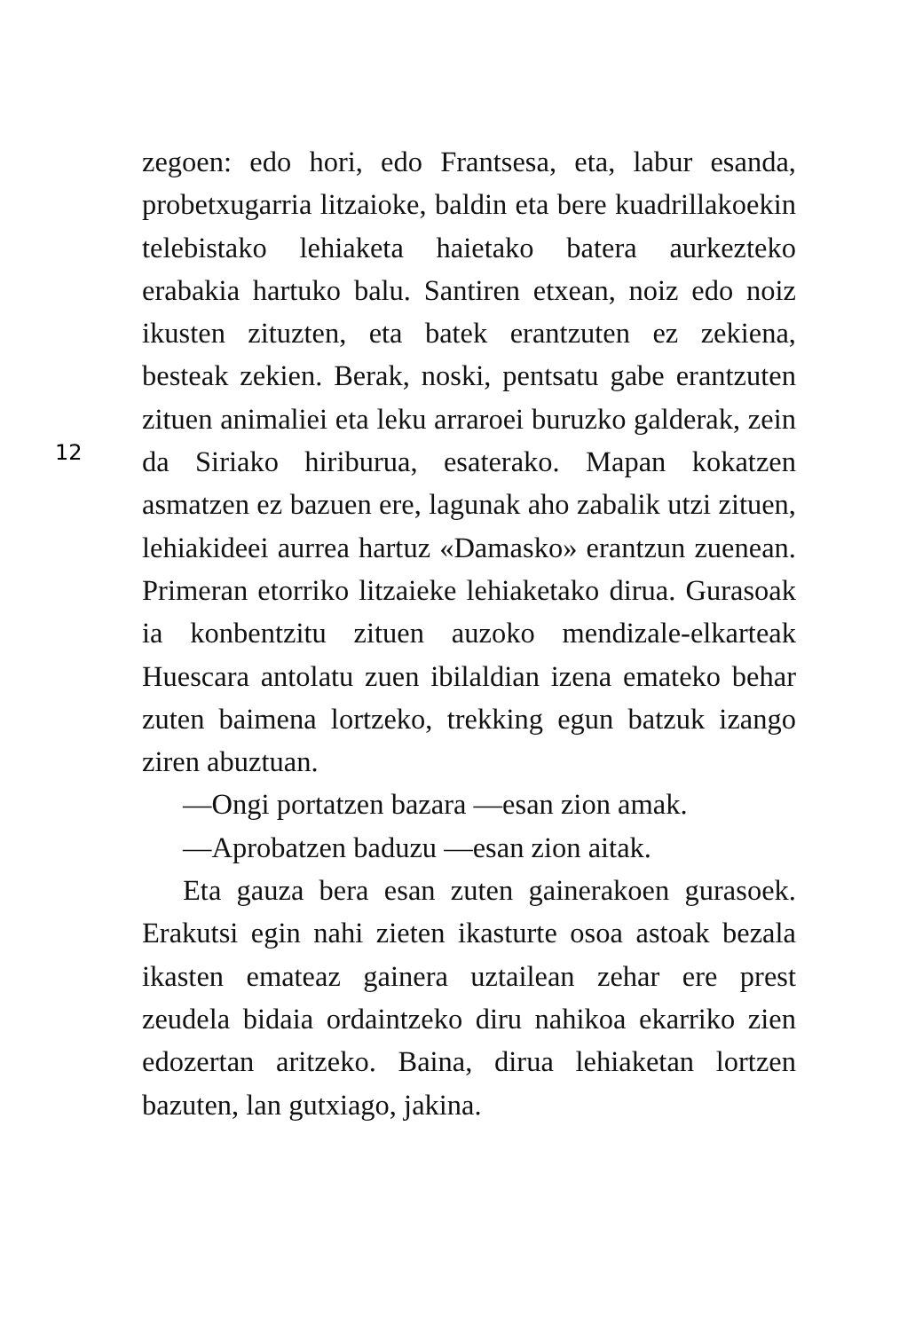12
zegoen: edo hori, edo Frantsesa, eta, labur esanda, probetxugarria litzaioke, baldin eta bere kuadrillakoekin telebistako lehiaketa haietako batera aurkezteko erabakia hartuko balu. Santiren etxean, noiz edo noiz ikusten zituzten, eta batek erantzuten ez zekiena, besteak zekien. Berak, noski, pentsatu gabe erantzuten zituen animaliei eta leku arraroei buruzko galderak, zein da Siriako hiriburua, esaterako. Mapan kokatzen asmatzen ez bazuen ere, lagunak aho zabalik utzi zituen, lehiakideei aurrea hartuz «Damasko» erantzun zuenean. Primeran etorriko litzaieke lehiaketako dirua. Gurasoak ia konbentzitu zituen auzoko mendizale-elkarteak Huescara antolatu zuen ibilaldian izena emateko behar zuten baimena lortzeko, trekking egun batzuk izango ziren abuztuan.
—Ongi portatzen bazara —esan zion amak.
—Aprobatzen baduzu —esan zion aitak.
Eta gauza bera esan zuten gainerakoen gurasoek. Erakutsi egin nahi zieten ikasturte osoa astoak bezala ikasten emateaz gainera uztailean zehar ere prest zeudela bidaia ordaintzeko diru nahikoa ekarriko zien edozertan aritzeko. Baina, dirua lehiaketan lortzen bazuten, lan gutxiago, jakina.